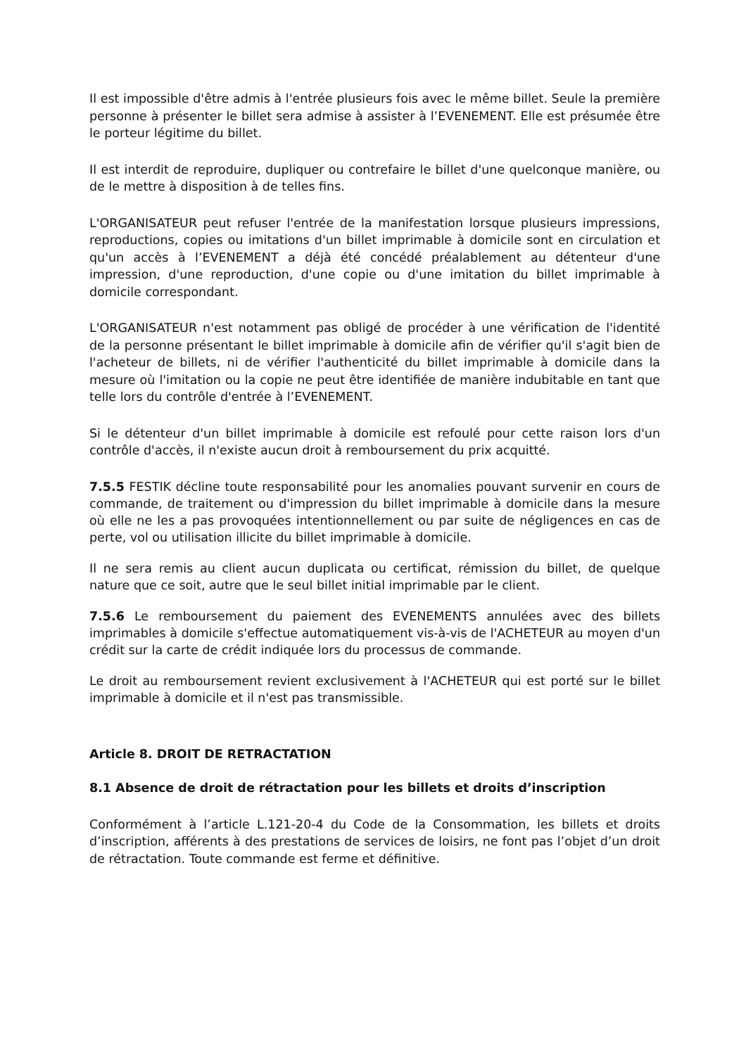Il est impossible d'être admis à l'entrée plusieurs fois avec le même billet. Seule la première personne à présenter le billet sera admise à assister à l’EVENEMENT. Elle est présumée être le porteur légitime du billet.
Il est interdit de reproduire, dupliquer ou contrefaire le billet d'une quelconque manière, ou de le mettre à disposition à de telles fins.
L'ORGANISATEUR peut refuser l'entrée de la manifestation lorsque plusieurs impressions, reproductions, copies ou imitations d'un billet imprimable à domicile sont en circulation et qu'un accès à l’EVENEMENT a déjà été concédé préalablement au détenteur d'une impression, d'une reproduction, d'une copie ou d'une imitation du billet imprimable à domicile correspondant.
L'ORGANISATEUR n'est notamment pas obligé de procéder à une vérification de l'identité de la personne présentant le billet imprimable à domicile afin de vérifier qu'il s'agit bien de l'acheteur de billets, ni de vérifier l'authenticité du billet imprimable à domicile dans la mesure où l'imitation ou la copie ne peut être identifiée de manière indubitable en tant que telle lors du contrôle d'entrée à l’EVENEMENT.
Si le détenteur d'un billet imprimable à domicile est refoulé pour cette raison lors d'un contrôle d'accès, il n'existe aucun droit à remboursement du prix acquitté.
7.5.5 FESTIK décline toute responsabilité pour les anomalies pouvant survenir en cours de commande, de traitement ou d'impression du billet imprimable à domicile dans la mesure où elle ne les a pas provoquées intentionnellement ou par suite de négligences en cas de perte, vol ou utilisation illicite du billet imprimable à domicile.
Il ne sera remis au client aucun duplicata ou certificat, rémission du billet, de quelque nature que ce soit, autre que le seul billet initial imprimable par le client.
7.5.6 Le remboursement du paiement des EVENEMENTS annulées avec des billets imprimables à domicile s'effectue automatiquement vis-à-vis de l'ACHETEUR au moyen d'un crédit sur la carte de crédit indiquée lors du processus de commande.
Le droit au remboursement revient exclusivement à l'ACHETEUR qui est porté sur le billet imprimable à domicile et il n'est pas transmissible.
Article 8. DROIT DE RETRACTATION
8.1 Absence de droit de rétractation pour les billets et droits d’inscription
Conformément à l’article L.121-20-4 du Code de la Consommation, les billets et droits d’inscription, afférents à des prestations de services de loisirs, ne font pas l’objet d’un droit de rétractation. Toute commande est ferme et définitive.